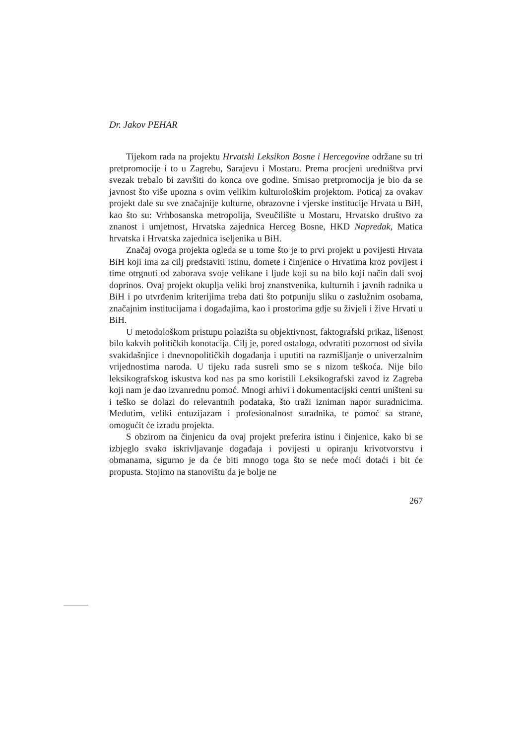Dr. Jakov PEHAR
Tijekom rada na projektu Hrvatski Leksikon Bosne i Hercegovine održane su tri pretpromocije i to u Zagrebu, Sarajevu i Mostaru. Prema procjeni uredništva prvi svezak trebalo bi završiti do konca ove godine. Smisao pretpromocija je bio da se javnost što više upozna s ovim velikim kulturološkim projektom. Poticaj za ovakav projekt dale su sve značajnije kulturne, obrazovne i vjerske institucije Hrvata u BiH, kao što su: Vrhbosanska metropolija, Sveučilište u Mostaru, Hrvatsko društvo za znanost i umjetnost, Hrvatska zajednica Herceg Bosne, HKD Napredak, Matica hrvatska i Hrvatska zajednica iseljenika u BiH.
Značaj ovoga projekta ogleda se u tome što je to prvi projekt u povijesti Hrvata BiH koji ima za cilj predstaviti istinu, domete i činjenice o Hrvatima kroz povijest i time otrgnuti od zaborava svoje velikane i ljude koji su na bilo koji način dali svoj doprinos. Ovaj projekt okuplja veliki broj znanstvenika, kulturnih i javnih radnika u BiH i po utvrđenim kriterijima treba dati što potpuniju sliku o zaslužnim osobama, značajnim institucijama i događajima, kao i prostorima gdje su živjeli i žive Hrvati u BiH.
U metodološkom pristupu polazišta su objektivnost, faktografski prikaz, lišenost bilo kakvih političkih konotacija. Cilj je, pored ostaloga, odvratiti pozornost od sivila svakidašnjice i dnevnopolitičkih događanja i uputiti na razmišljanje o univerzalnim vrijednostima naroda. U tijeku rada susreli smo se s nizom teškoća. Nije bilo leksikografskog iskustva kod nas pa smo koristili Leksikografski zavod iz Zagreba koji nam je dao izvanrednu pomoć. Mnogi arhivi i dokumentacijski centri uništeni su i teško se dolazi do relevantnih podataka, što traži izniman napor suradnicima. Međutim, veliki entuzijazam i profesionalnost suradnika, te pomoć sa strane, omogućit će izradu projekta.
S obzirom na činjenicu da ovaj projekt preferira istinu i činjenice, kako bi se izbjeglo svako iskrivljavanje događaja i povijesti u opiranju krivotvorstvu i obmanama, sigurno je da će biti mnogo toga što se neće moći dotaći i bit će propusta. Stojimo na stanovištu da je bolje ne
267